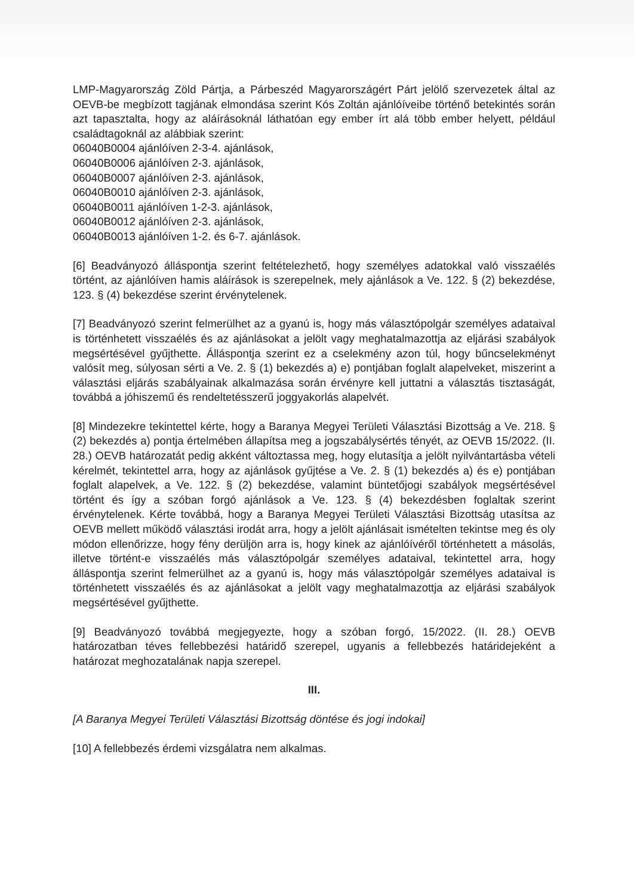LMP-Magyarország Zöld Pártja, a Párbeszéd Magyarországért Párt jelölő szervezetek által az OEVB-be megbízott tagjának elmondása szerint Kós Zoltán ajánlóíveibe történő betekintés során azt tapasztalta, hogy az aláírásoknál láthatóan egy ember írt alá több ember helyett, például családtagoknál az alábbiak szerint:
06040B0004 ajánlóíven 2-3-4. ajánlások,
06040B0006 ajánlóíven 2-3. ajánlások,
06040B0007 ajánlóíven 2-3. ajánlások,
06040B0010 ajánlóíven 2-3. ajánlások,
06040B0011 ajánlóíven 1-2-3. ajánlások,
06040B0012 ajánlóíven 2-3. ajánlások,
06040B0013 ajánlóíven 1-2. és 6-7. ajánlások.
[6] Beadványozó álláspontja szerint feltételezhető, hogy személyes adatokkal való visszaélés történt, az ajánlóíven hamis aláírások is szerepelnek, mely ajánlások a Ve. 122. § (2) bekezdése, 123. § (4) bekezdése szerint érvénytelenek.
[7] Beadványozó szerint felmerülhet az a gyanú is, hogy más választópolgár személyes adataival is történhetett visszaélés és az ajánlásokat a jelölt vagy meghatalmazottja az eljárási szabályok megsértésével gyűjthette. Álláspontja szerint ez a cselekmény azon túl, hogy bűncselekményt valósít meg, súlyosan sérti a Ve. 2. § (1) bekezdés a) e) pontjában foglalt alapelveket, miszerint a választási eljárás szabályainak alkalmazása során érvényre kell juttatni a választás tisztaságát, továbbá a jóhiszemű és rendeltetésszerű joggyakorlás alapelvét.
[8] Mindezekre tekintettel kérte, hogy a Baranya Megyei Területi Választási Bizottság a Ve. 218. § (2) bekezdés a) pontja értelmében állapítsa meg a jogszabálysértés tényét, az OEVB 15/2022. (II. 28.) OEVB határozatát pedig akként változtassa meg, hogy elutasítja a jelölt nyilvántartásba vételi kérelmét, tekintettel arra, hogy az ajánlások gyűjtése a Ve. 2. § (1) bekezdés a) és e) pontjában foglalt alapelvek, a Ve. 122. § (2) bekezdése, valamint büntetőjogi szabályok megsértésével történt és így a szóban forgó ajánlások a Ve. 123. § (4) bekezdésben foglaltak szerint érvénytelenek. Kérte továbbá, hogy a Baranya Megyei Területi Választási Bizottság utasítsa az OEVB mellett működő választási irodát arra, hogy a jelölt ajánlásait ismételten tekintse meg és oly módon ellenőrizze, hogy fény derüljön arra is, hogy kinek az ajánlóívéről történhetett a másolás, illetve történt-e visszaélés más választópolgár személyes adataival, tekintettel arra, hogy álláspontja szerint felmerülhet az a gyanú is, hogy más választópolgár személyes adataival is történhetett visszaélés és az ajánlásokat a jelölt vagy meghatalmazottja az eljárási szabályok megsértésével gyűjthette.
[9] Beadványozó továbbá megjegyezte, hogy a szóban forgó, 15/2022. (II. 28.) OEVB határozatban téves fellebbezési határidő szerepel, ugyanis a fellebbezés határidejeként a határozat meghozatalának napja szerepel.
III.
[A Baranya Megyei Területi Választási Bizottság döntése és jogi indokai]
[10] A fellebbezés érdemi vizsgálatra nem alkalmas.